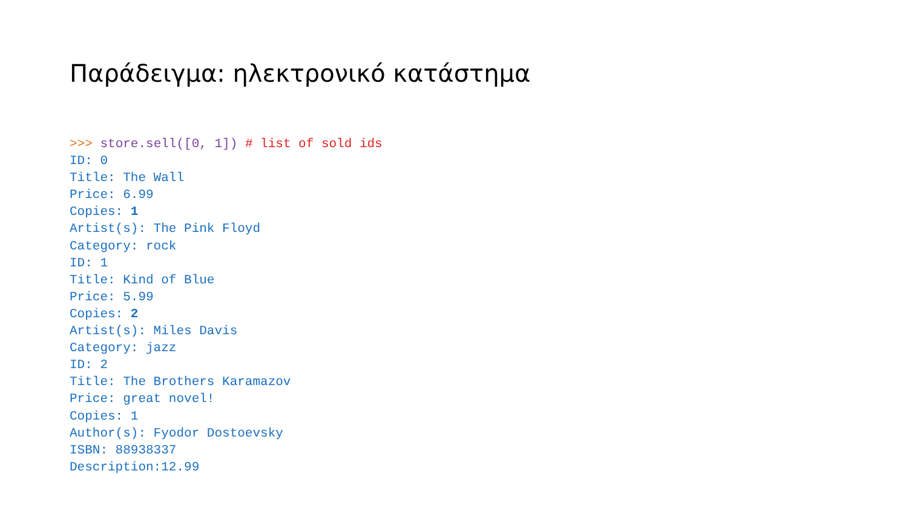Παράδειγμα: ηλεκτρονικό κατάστημα
>>> store.sell([0, 1]) # list of sold ids
ID: 0
Title: The Wall
Price: 6.99
Copies: 1
Artist(s): The Pink Floyd
Category: rock
ID: 1
Title: Kind of Blue
Price: 5.99
Copies: 2
Artist(s): Miles Davis
Category: jazz
ID: 2
Title: The Brothers Karamazov
Price: great novel!
Copies: 1
Author(s): Fyodor Dostoevsky
ISBN: 88938337
Description:12.99